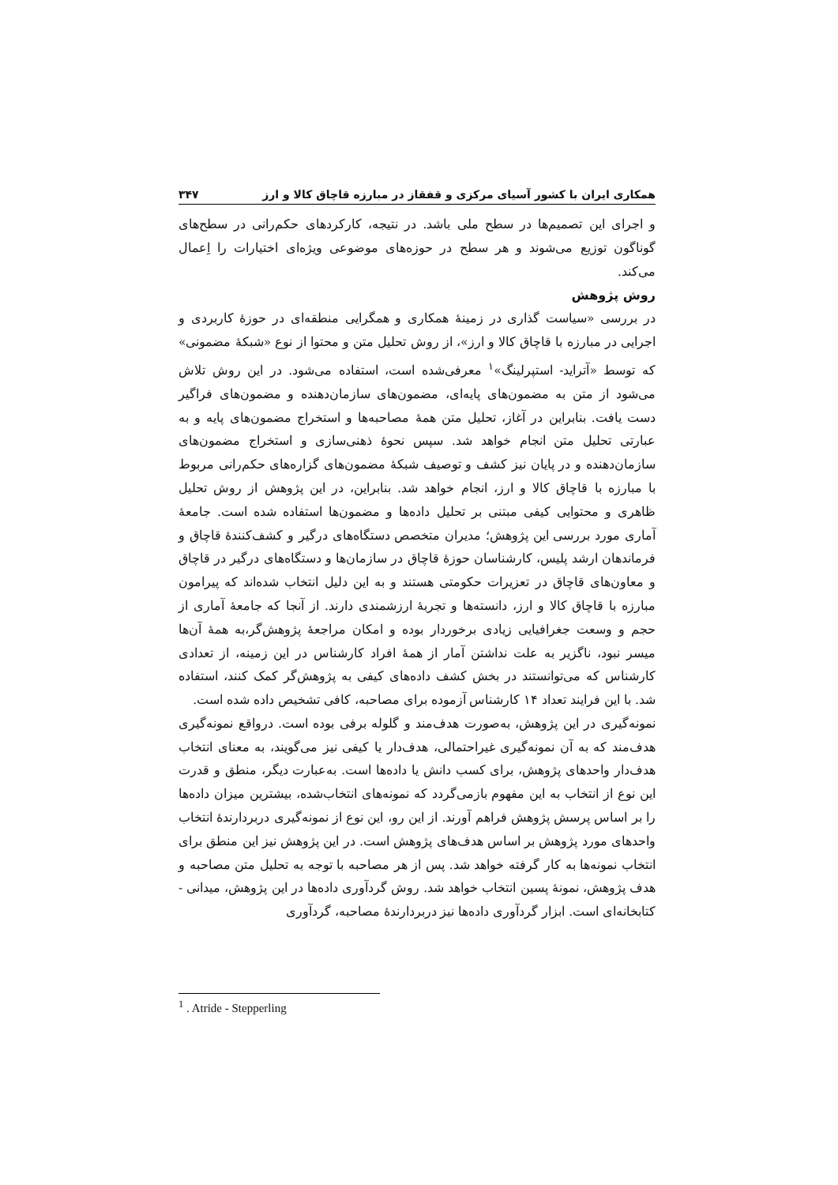همکاری ایران با کشور آسیای مرکزی و قفقاز در مبارزه قاچاق کالا و ارز ۳۴۷
و اجرای این تصمیم‌ها در سطح ملی باشد. در نتیجه، کارکردهای حکم‌رانی در سطح‌های گوناگون توزیع می‌شوند و هر سطح در حوزه‌های موضوعی ویژه‌ای اختیارات را اِعمال می‌کند.
روش پژوهش
در بررسی «سیاست گذاری در زمینهٔ همکاری و همگرایی منطقه‌ای در حوزهٔ کاربردی و اجرایی در مبارزه با قاچاق کالا و ارز»، از روش تحلیل متن و محتوا از نوع «شبکهٔ مضمونی» که توسط «آترايد- استپرلینگ»<sup>۱</sup> معرفی‌شده است، استفاده می‌شود. در این روش تلاش می‌شود از متن به مضمون‌های پایه‌ای، مضمون‌های سازمان‌دهنده و مضمون‌های فراگیر دست یافت. بنابراین در آغاز، تحلیل متن همهٔ مصاحبه‌ها و استخراج مضمون‌های پایه و به عبارتی تحلیل متن انجام خواهد شد. سپس نحوهٔ ذهنی‌سازی و استخراج مضمون‌های سازمان‌دهنده و در پایان نیز کشف و توصیف شبکهٔ مضمون‌های گزاره‌های حکم‌رانی مربوط با مبارزه با قاچاق کالا و ارز، انجام خواهد شد. بنابراین، در این پژوهش از روش تحلیل ظاهری و محتوایی کیفی مبتنی بر تحلیل داده‌ها و مضمون‌ها استفاده شده است. جامعهٔ آماری مورد بررسی این پژوهش؛ مدیران متخصص دستگاه‌های درگیر و کشف‌کنندهٔ قاچاق و فرماندهان ارشد پلیس، کارشناسان حوزهٔ قاچاق در سازمان‌ها و دستگاه‌های درگیر در قاچاق و معاون‌های قاچاق در تعزیرات حکومتی هستند و به این دلیل انتخاب شده‌اند که پیرامون مبارزه با قاچاق کالا و ارز، دانسته‌ها و تجربهٔ ارزشمندی دارند. از آنجا که جامعهٔ آماری از حجم و وسعت جغرافیایی زیادی برخوردار بوده و امکان مراجعهٔ پژوهش‌گر،به همهٔ آن‌ها میسر نبود، ناگزیر به علت نداشتن آمار از همهٔ افراد کارشناس در این زمینه، از تعدادی کارشناس که می‌توانستند در بخش کشف داده‌های کیفی به پژوهش‌گر کمک کنند، استفاده شد. با این فرایند تعداد ۱۴ کارشناس آزموده برای مصاحبه، کافی تشخیص داده شده است.
نمونه‌گیری در این پژوهش، به‌صورت هدف‌مند و گلوله برفی بوده است. درواقع نمونه‌گیری هدف‌مند که به آن نمونه‌گیری غیراحتمالی، هدف‌دار یا کیفی نیز می‌گویند، به معنای انتخاب هدف‌دار واحدهای پژوهش، برای کسب دانش یا داده‌ها است. به‌عبارت دیگر، منطق و قدرت این نوع از انتخاب به این مفهوم بازمی‌گردد که نمونه‌های انتخاب‌شده، بیشترین میزان داده‌ها را بر اساس پرسش پژوهش فراهم آورند. از این رو، این نوع از نمونه‌گیری دربردارندهٔ انتخاب واحدهای مورد پژوهش بر اساس هدف‌های پژوهش است. در این پژوهش نیز این منطق برای انتخاب نمونه‌ها به کار گرفته خواهد شد. پس از هر مصاحبه با توجه به تحلیل متن مصاحبه و هدف پژوهش، نمونهٔ پسین انتخاب خواهد شد. روش گردآوری داده‌ها در این پژوهش، میدانی - کتابخانه‌ای است. ابزار گردآوری داده‌ها نیز دربردارندهٔ مصاحبه، گردآوری
<sup>1</sup> . Atride - Stepperling